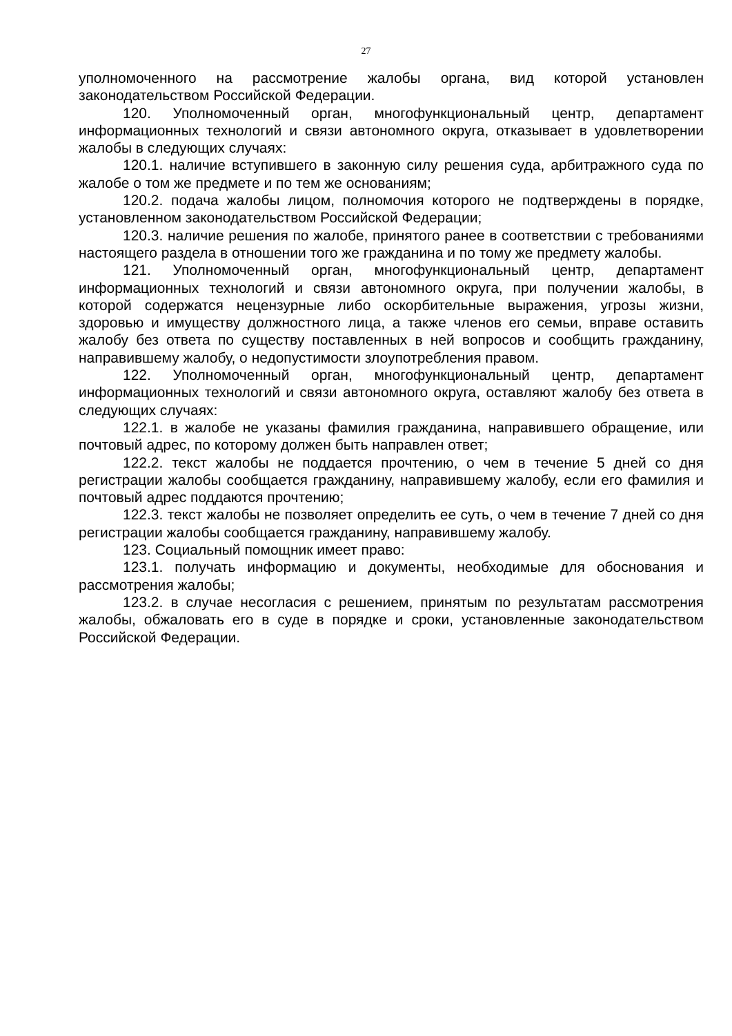27
уполномоченного на рассмотрение жалобы органа, вид которой установлен законодательством Российской Федерации.
120. Уполномоченный орган, многофункциональный центр, департамент информационных технологий и связи автономного округа, отказывает в удовлетворении жалобы в следующих случаях:
120.1. наличие вступившего в законную силу решения суда, арбитражного суда по жалобе о том же предмете и по тем же основаниям;
120.2. подача жалобы лицом, полномочия которого не подтверждены в порядке, установленном законодательством Российской Федерации;
120.3. наличие решения по жалобе, принятого ранее в соответствии с требованиями настоящего раздела в отношении того же гражданина и по тому же предмету жалобы.
121. Уполномоченный орган, многофункциональный центр, департамент информационных технологий и связи автономного округа, при получении жалобы, в которой содержатся нецензурные либо оскорбительные выражения, угрозы жизни, здоровью и имуществу должностного лица, а также членов его семьи, вправе оставить жалобу без ответа по существу поставленных в ней вопросов и сообщить гражданину, направившему жалобу, о недопустимости злоупотребления правом.
122. Уполномоченный орган, многофункциональный центр, департамент информационных технологий и связи автономного округа, оставляют жалобу без ответа в следующих случаях:
122.1. в жалобе не указаны фамилия гражданина, направившего обращение, или почтовый адрес, по которому должен быть направлен ответ;
122.2. текст жалобы не поддается прочтению, о чем в течение 5 дней со дня регистрации жалобы сообщается гражданину, направившему жалобу, если его фамилия и почтовый адрес поддаются прочтению;
122.3. текст жалобы не позволяет определить ее суть, о чем в течение 7 дней со дня регистрации жалобы сообщается гражданину, направившему жалобу.
123. Социальный помощник имеет право:
123.1. получать информацию и документы, необходимые для обоснования и рассмотрения жалобы;
123.2. в случае несогласия с решением, принятым по результатам рассмотрения жалобы, обжаловать его в суде в порядке и сроки, установленные законодательством Российской Федерации.